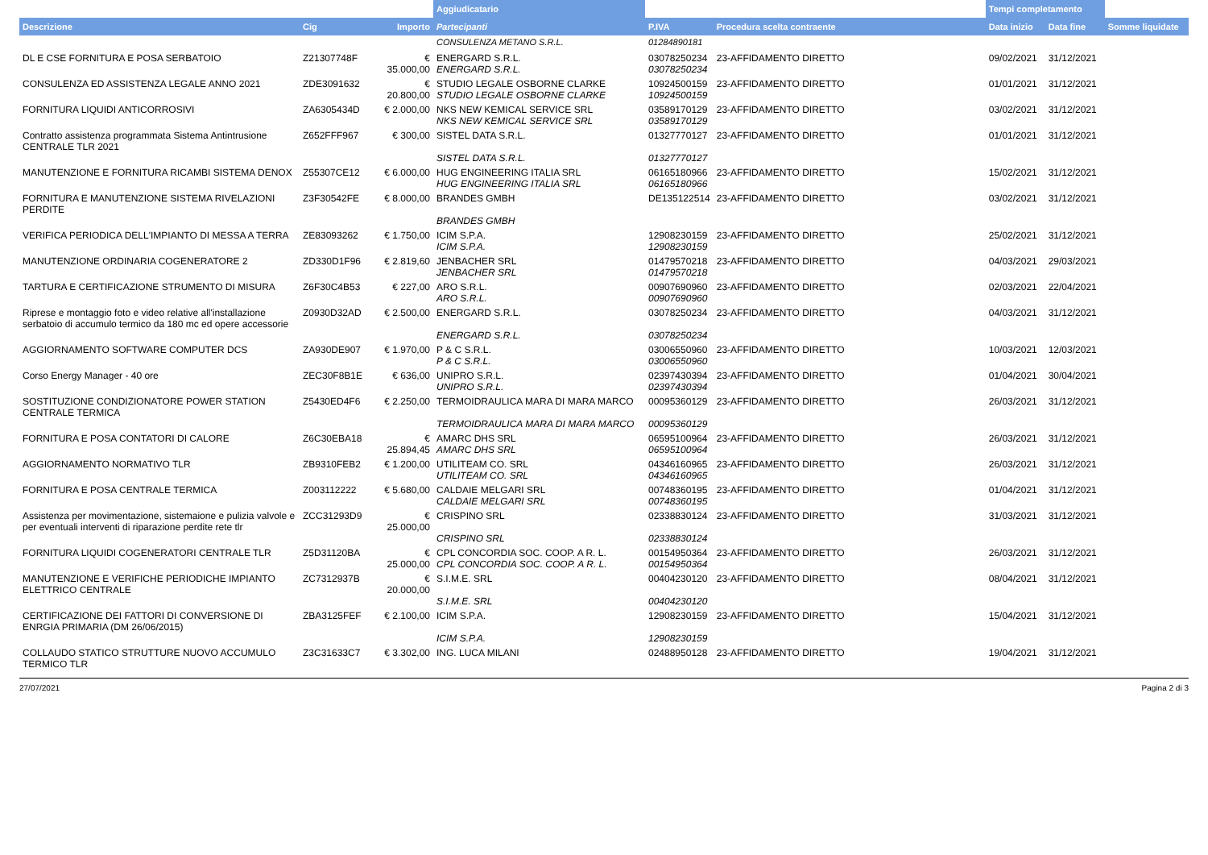| | | | Aggiudicatario | | | Tempi completamento | | |
| --- | --- | --- | --- | --- | --- | --- | --- | --- |
| Descrizione | Cig | Importo | Partecipanti | P.IVA | Procedura scelta contraente | Data inizio | Data fine | Somme liquidate |
| | | | CONSULENZA METANO S.R.L. | 01284890181 | | | | |
| DL E CSE FORNITURA E POSA SERBATOIO | Z21307748F | € 35.000,00 | ENERGARD S.R.L. ENERGARD S.R.L. | 03078250234 03078250234 | 23-AFFIDAMENTO DIRETTO | 09/02/2021 | 31/12/2021 | |
| CONSULENZA ED ASSISTENZA LEGALE ANNO 2021 | ZDE3091632 | € 20.800,00 | STUDIO LEGALE OSBORNE CLARKE STUDIO LEGALE OSBORNE CLARKE | 10924500159 10924500159 | 23-AFFIDAMENTO DIRETTO | 01/01/2021 | 31/12/2021 | |
| FORNITURA LIQUIDI ANTICORROSIVI | ZA6305434D | € 2.000,00 | NKS NEW KEMICAL SERVICE SRL NKS NEW KEMICAL SERVICE SRL | 03589170129 03589170129 | 23-AFFIDAMENTO DIRETTO | 03/02/2021 | 31/12/2021 | |
| Contratto assistenza programmata Sistema Antintrusione CENTRALE TLR 2021 | Z652FFF967 | € 300,00 | SISTEL DATA S.R.L. SISTEL DATA S.R.L. | 01327770127 01327770127 | 23-AFFIDAMENTO DIRETTO | 01/01/2021 | 31/12/2021 | |
| MANUTENZIONE E FORNITURA RICAMBI SISTEMA DENOX | Z55307CE12 | € 6.000,00 | HUG ENGINEERING ITALIA SRL HUG ENGINEERING ITALIA SRL | 06165180966 06165180966 | 23-AFFIDAMENTO DIRETTO | 15/02/2021 | 31/12/2021 | |
| FORNITURA E MANUTENZIONE SISTEMA RIVELAZIONI PERDITE | Z3F30542FE | € 8.000,00 | BRANDES GMBH BRANDES GMBH | DE135122514 | 23-AFFIDAMENTO DIRETTO | 03/02/2021 | 31/12/2021 | |
| VERIFICA PERIODICA DELL'IMPIANTO DI MESSA A TERRA | ZE83093262 | € 1.750,00 | ICIM S.P.A. ICIM S.P.A. | 12908230159 12908230159 | 23-AFFIDAMENTO DIRETTO | 25/02/2021 | 31/12/2021 | |
| MANUTENZIONE ORDINARIA COGENERATORE 2 | ZD330D1F96 | € 2.819,60 | JENBACHER SRL JENBACHER SRL | 01479570218 01479570218 | 23-AFFIDAMENTO DIRETTO | 04/03/2021 | 29/03/2021 | |
| TARTURA E CERTIFICAZIONE STRUMENTO DI MISURA | Z6F30C4B53 | € 227,00 | ARO S.R.L. ARO S.R.L. | 00907690960 00907690960 | 23-AFFIDAMENTO DIRETTO | 02/03/2021 | 22/04/2021 | |
| Riprese e montaggio foto e video relative all'installazione serbatoio di accumulo termico da 180 mc ed opere accessorie | Z0930D32AD | € 2.500,00 | ENERGARD S.R.L. ENERGARD S.R.L. | 03078250234 03078250234 | 23-AFFIDAMENTO DIRETTO | 04/03/2021 | 31/12/2021 | |
| AGGIORNAMENTO SOFTWARE COMPUTER DCS | ZA930DE907 | € 1.970,00 | P & C S.R.L. P & C S.R.L. | 03006550960 03006550960 | 23-AFFIDAMENTO DIRETTO | 10/03/2021 | 12/03/2021 | |
| Corso Energy Manager - 40 ore | ZEC30F8B1E | € 636,00 | UNIPRO S.R.L. UNIPRO S.R.L. | 02397430394 02397430394 | 23-AFFIDAMENTO DIRETTO | 01/04/2021 | 30/04/2021 | |
| SOSTITUZIONE CONDIZIONATORE POWER STATION CENTRALE TERMICA | Z5430ED4F6 | € 2.250,00 | TERMOIDRAULICA MARA DI MARA MARCO TERMOIDRAULICA MARA DI MARA MARCO | 00095360129 00095360129 | 23-AFFIDAMENTO DIRETTO | 26/03/2021 | 31/12/2021 | |
| FORNITURA E POSA CONTATORI DI CALORE | Z6C30EBA18 | € 25.894,45 | AMARC DHS SRL AMARC DHS SRL | 06595100964 06595100964 | 23-AFFIDAMENTO DIRETTO | 26/03/2021 | 31/12/2021 | |
| AGGIORNAMENTO NORMATIVO TLR | ZB9310FEB2 | € 1.200,00 | UTILITEAM CO. SRL UTILITEAM CO. SRL | 04346160965 04346160965 | 23-AFFIDAMENTO DIRETTO | 26/03/2021 | 31/12/2021 | |
| FORNITURA E POSA CENTRALE TERMICA | Z003112222 | € 5.680,00 | CALDAIE MELGARI SRL CALDAIE MELGARI SRL | 00748360195 00748360195 | 23-AFFIDAMENTO DIRETTO | 01/04/2021 | 31/12/2021 | |
| Assistenza per movimentazione, sistemaione e pulizia valvole e per eventuali interventi di riparazione perdite rete tlr | ZCC31293D9 | € 25.000,00 | CRISPINO SRL CRISPINO SRL | 02338830124 02338830124 | 23-AFFIDAMENTO DIRETTO | 31/03/2021 | 31/12/2021 | |
| FORNITURA LIQUIDI COGENERATORI CENTRALE TLR | Z5D31120BA | € 25.000,00 | CPL CONCORDIA SOC. COOP. A R. L. CPL CONCORDIA SOC. COOP. A R. L. | 00154950364 00154950364 | 23-AFFIDAMENTO DIRETTO | 26/03/2021 | 31/12/2021 | |
| MANUTENZIONE E VERIFICHE PERIODICHE IMPIANTO ELETTRICO CENTRALE | ZC7312937B | € 20.000,00 | S.I.M.E. SRL S.I.M.E. SRL | 00404230120 00404230120 | 23-AFFIDAMENTO DIRETTO | 08/04/2021 | 31/12/2021 | |
| CERTIFICAZIONE DEI FATTORI DI CONVERSIONE DI ENRGIA PRIMARIA (DM 26/06/2015) | ZBA3125FEF | € 2.100,00 | ICIM S.P.A. ICIM S.P.A. | 12908230159 12908230159 | 23-AFFIDAMENTO DIRETTO | 15/04/2021 | 31/12/2021 | |
| COLLAUDO STATICO STRUTTURE NUOVO ACCUMULO TERMICO TLR | Z3C31633C7 | € 3.302,00 | ING. LUCA MILANI | 02488950128 | 23-AFFIDAMENTO DIRETTO | 19/04/2021 | 31/12/2021 | |
27/07/2021 Pagina 2 di 3